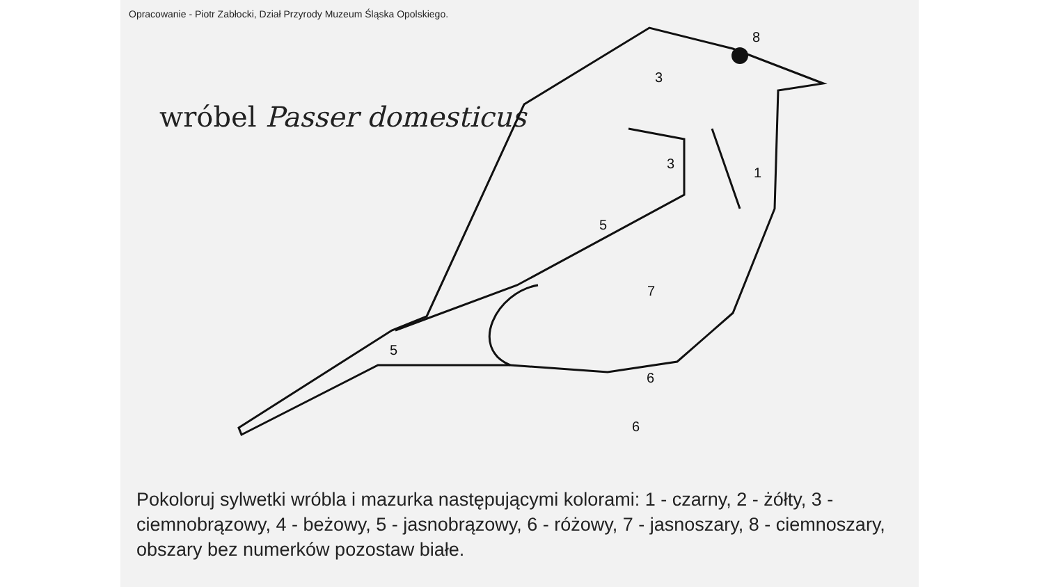Opracowanie - Piotr Zabłocki, Dział Przyrody Muzeum Śląska Opolskiego.
wróbel Passer domesticus
8
3
3
1
5
7
5
6
6
Pokoloruj sylwetki wróbla i mazurka następującymi kolorami: 1 - czarny, 2 - żółty, 3 - ciemnobrązowy, 4 - beżowy, 5 - jasnobrązowy, 6 - różowy, 7 - jasnoszary, 8 - ciemnoszary, obszary bez numerków pozostaw białe.